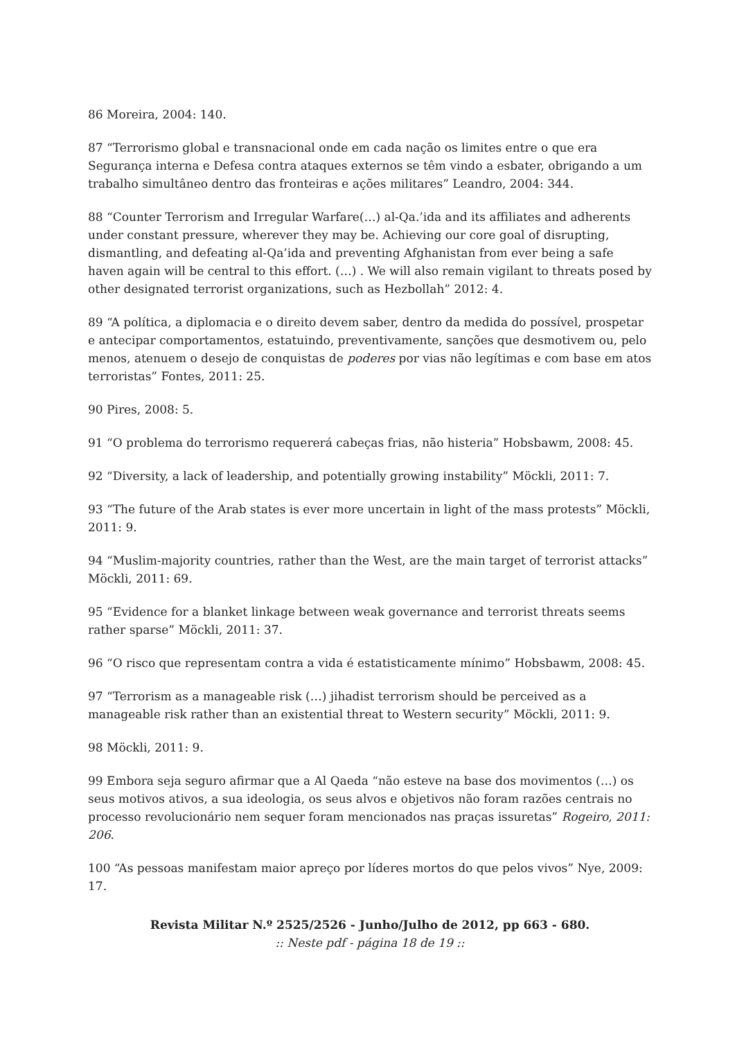86 Moreira, 2004: 140.
87 “Terrorismo global e transnacional onde em cada nação os limites entre o que era Segurança interna e Defesa contra ataques externos se têm vindo a esbater, obrigando a um trabalho simultâneo dentro das fronteiras e ações militares” Leandro, 2004: 344.
88 “Counter Terrorism and Irregular Warfare(…) al-Qa.’ida and its affiliates and adherents under constant pressure, wherever they may be. Achieving our core goal of disrupting, dismantling, and defeating al-Qa’ida and preventing Afghanistan from ever being a safe haven again will be central to this effort. (…) . We will also remain vigilant to threats posed by other designated terrorist organizations, such as Hezbollah” 2012: 4.
89 “A política, a diplomacia e o direito devem saber, dentro da medida do possível, prospetar e antecipar comportamentos, estatuindo, preventivamente, sanções que desmotivem ou, pelo menos, atenuem o desejo de conquistas de poderes por vias não legítimas e com base em atos terroristas” Fontes, 2011: 25.
90 Pires, 2008: 5.
91 “O problema do terrorismo requererá cabeças frias, não histeria” Hobsbawm, 2008: 45.
92 “Diversity, a lack of leadership, and potentially growing instability” Möckli, 2011: 7.
93 “The future of the Arab states is ever more uncertain in light of the mass protests” Möckli, 2011: 9.
94 “Muslim-majority countries, rather than the West, are the main target of terrorist attacks” Möckli, 2011: 69.
95 “Evidence for a blanket linkage between weak governance and terrorist threats seems rather sparse” Möckli, 2011: 37.
96 “O risco que representam contra a vida é estatisticamente mínimo” Hobsbawm, 2008: 45.
97 “Terrorism as a manageable risk (…) jihadist terrorism should be perceived as a manageable risk rather than an existential threat to Western security” Möckli, 2011: 9.
98 Möckli, 2011: 9.
99 Embora seja seguro afirmar que a Al Qaeda “não esteve na base dos movimentos (…) os seus motivos ativos, a sua ideologia, os seus alvos e objetivos não foram razões centrais no processo revolucionário nem sequer foram mencionados nas praças issuretas” Rogeiro, 2011: 206.
100 “As pessoas manifestam maior apreço por líderes mortos do que pelos vivos” Nye, 2009: 17.
Revista Militar N.º 2525/2526 - Junho/Julho de 2012, pp 663 - 680.:: Neste pdf - página 18 de 19 ::